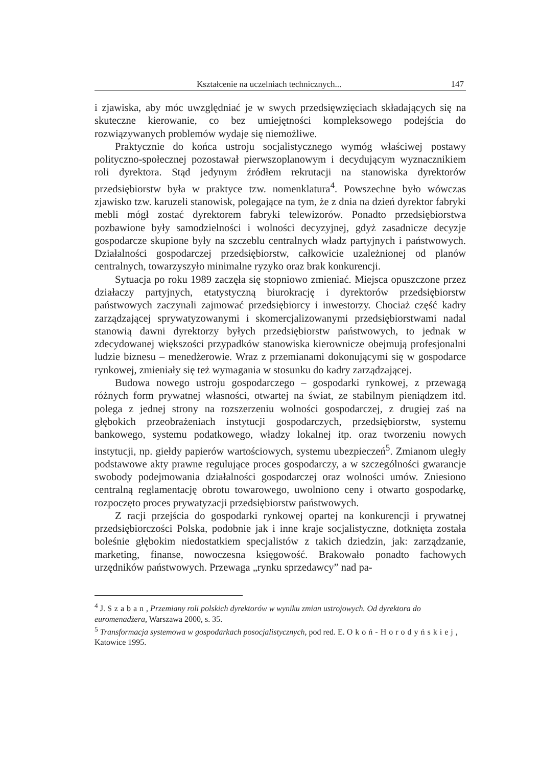Kształcenie na uczelniach technicznych... 147
i zjawiska, aby móc uwzględniać je w swych przedsięwzięciach składających się na skuteczne kierowanie, co bez umiejętności kompleksowego podejścia do rozwiązywanych problemów wydaje się niemożliwe.
Praktycznie do końca ustroju socjalistycznego wymóg właściwej postawy polityczno-społecznej pozostawał pierwszoplanowym i decydującym wyznacznikiem roli dyrektora. Stąd jedynym źródłem rekrutacji na stanowiska dyrektorów przedsiębiorstw była w praktyce tzw. nomenklatura<sup>4</sup>. Powszechne było wówczas zjawisko tzw. karuzeli stanowisk, polegające na tym, że z dnia na dzień dyrektor fabryki mebli mógł zostać dyrektorem fabryki telewizorów. Ponadto przedsiębiorstwa pozbawione były samodzielności i wolności decyzyjnej, gdyż zasadnicze decyzje gospodarcze skupione były na szczeblu centralnych władz partyjnych i państwowych. Działalności gospodarczej przedsiębiorstw, całkowicie uzależnionej od planów centralnych, towarzyszyło minimalne ryzyko oraz brak konkurencji.
Sytuacja po roku 1989 zaczęła się stopniowo zmieniać. Miejsca opuszczone przez działaczy partyjnych, etatystyczną biurokrację i dyrektorów przedsiębiorstw państwowych zaczynali zajmować przedsiębiorcy i inwestorzy. Chociaż część kadry zarządzającej sprywatyzowanymi i skomercjalizowanymi przedsiębiorstwami nadal stanowią dawni dyrektorzy byłych przedsiębiorstw państwowych, to jednak w zdecydowanej większości przypadków stanowiska kierownicze obejmują profesjonalni ludzie biznesu – menedżerowie. Wraz z przemianami dokonującymi się w gospodarce rynkowej, zmieniały się też wymagania w stosunku do kadry zarządzającej.
Budowa nowego ustroju gospodarczego – gospodarki rynkowej, z przewagą różnych form prywatnej własności, otwartej na świat, ze stabilnym pieniądzem itd. polega z jednej strony na rozszerzeniu wolności gospodarczej, z drugiej zaś na głębokich przeobrażeniach instytucji gospodarczych, przedsiębiorstw, systemu bankowego, systemu podatkowego, władzy lokalnej itp. oraz tworzeniu nowych instytucji, np. giełdy papierów wartościowych, systemu ubezpieczeń<sup>5</sup>. Zmianom uległy podstawowe akty prawne regulujące proces gospodarczy, a w szczególności gwarancje swobody podejmowania działalności gospodarczej oraz wolności umów. Zniesiono centralną reglamentację obrotu towarowego, uwolniono ceny i otwarto gospodarkę, rozpoczęto proces prywatyzacji przedsiębiorstw państwowych.
Z racji przejścia do gospodarki rynkowej opartej na konkurencji i prywatnej przedsiębiorczości Polska, podobnie jak i inne kraje socjalistyczne, dotknięta została boleśnie głębokim niedostatkiem specjalistów z takich dziedzin, jak: zarządzanie, marketing, finanse, nowoczesna księgowość. Brakowało ponadto fachowych urzędników państwowych. Przewaga „rynku sprzedawcy” nad pa-
<sup>4</sup> J. Szaban, Przemiany roli polskich dyrektorów w wyniku zmian ustrojowych. Od dyrektora do euromenadżera, Warszawa 2000, s. 35.
<sup>5</sup> Transformacja systemowa w gospodarkach posocjalistycznych, pod red. E. Okoń-Horodyńskiej, Katowice 1995.